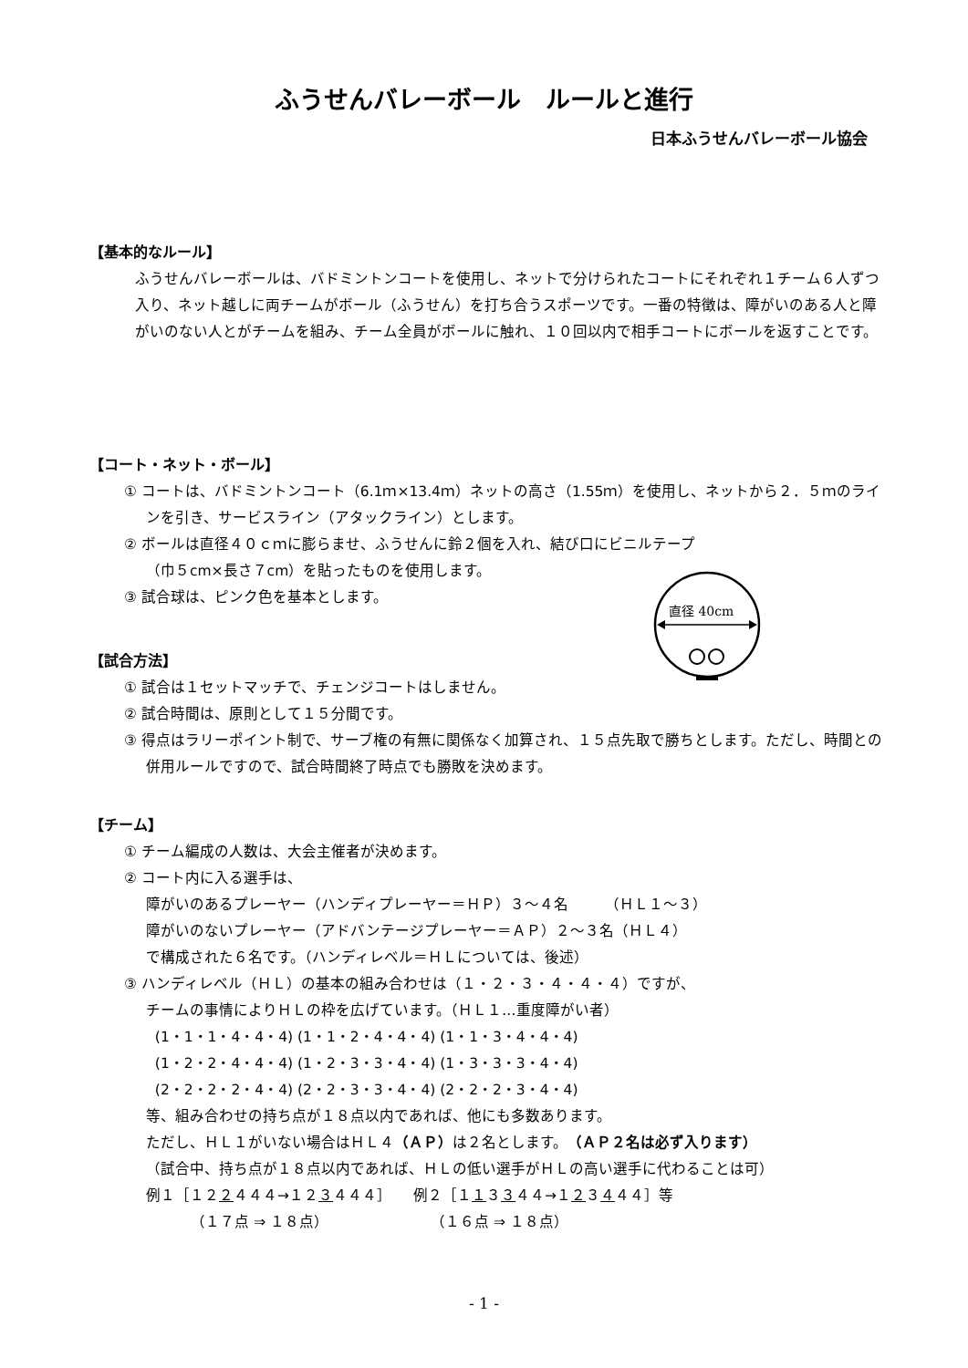ふうせんバレーボール　ルールと進行
日本ふうせんバレーボール協会
【基本的なルール】
ふうせんバレーボールは、バドミントンコートを使用し、ネットで分けられたコートにそれぞれ１チーム６人ずつ入り、ネット越しに両チームがボール（ふうせん）を打ち合うスポーツです。一番の特徴は、障がいのある人と障がいのない人とがチームを組み、チーム全員がボールに触れ、１０回以内で相手コートにボールを返すことです。
【コート・ネット・ボール】
① コートは、バドミントンコート（6.1ｍ×13.4ｍ）ネットの高さ（1.55ｍ）を使用し、ネットから２．５ｍのラインを引き、サービスライン（アタックライン）とします。
② ボールは直径４０ｃｍに膨らませ、ふうせんに鈴２個を入れ、結び口にビニルテープ
（巾５cm×長さ７cm）を貼ったものを使用します。
③ 試合球は、ピンク色を基本とします。
直径 40cm
【試合方法】
① 試合は１セットマッチで、チェンジコートはしません。
② 試合時間は、原則として１５分間です。
③ 得点はラリーポイント制で、サーブ権の有無に関係なく加算され、１５点先取で勝ちとします。ただし、時間との併用ルールですので、試合時間終了時点でも勝敗を決めます。
【チーム】
① チーム編成の人数は、大会主催者が決めます。
② コート内に入る選手は、
障がいのあるプレーヤー（ハンディプレーヤー＝ＨＰ）３～４名　　　（ＨＬ１～３）
障がいのないプレーヤー（アドバンテージプレーヤー＝ＡＰ）２～３名（ＨＬ４）
で構成された６名です。（ハンディレベル＝ＨＬについては、後述）
③ ハンディレベル（ＨＬ）の基本の組み合わせは（１・２・３・４・４・４）ですが、
チームの事情によりＨＬの枠を広げています。（ＨＬ１…重度障がい者）
(1・1・1・4・4・4) (1・1・2・4・4・4) (1・1・3・4・4・4)
(1・2・2・4・4・4) (1・2・3・3・4・4) (1・3・3・3・4・4)
(2・2・2・2・4・4) (2・2・3・3・4・4) (2・2・2・3・4・4)
等、組み合わせの持ち点が１８点以内であれば、他にも多数あります。
ただし、ＨＬ１がいない場合はＨＬ４（ＡＰ）は２名とします。（ＡＰ２名は必ず入ります）
（試合中、持ち点が１８点以内であれば、ＨＬの低い選手がＨＬの高い選手に代わることは可）
例１［１２２４４４→１２３４４４］　　例２［１１３３４４→１２３４４４］等
（１７点 ⇒ １８点）　　　　　　　　（１６点 ⇒ １８点）
- 1 -